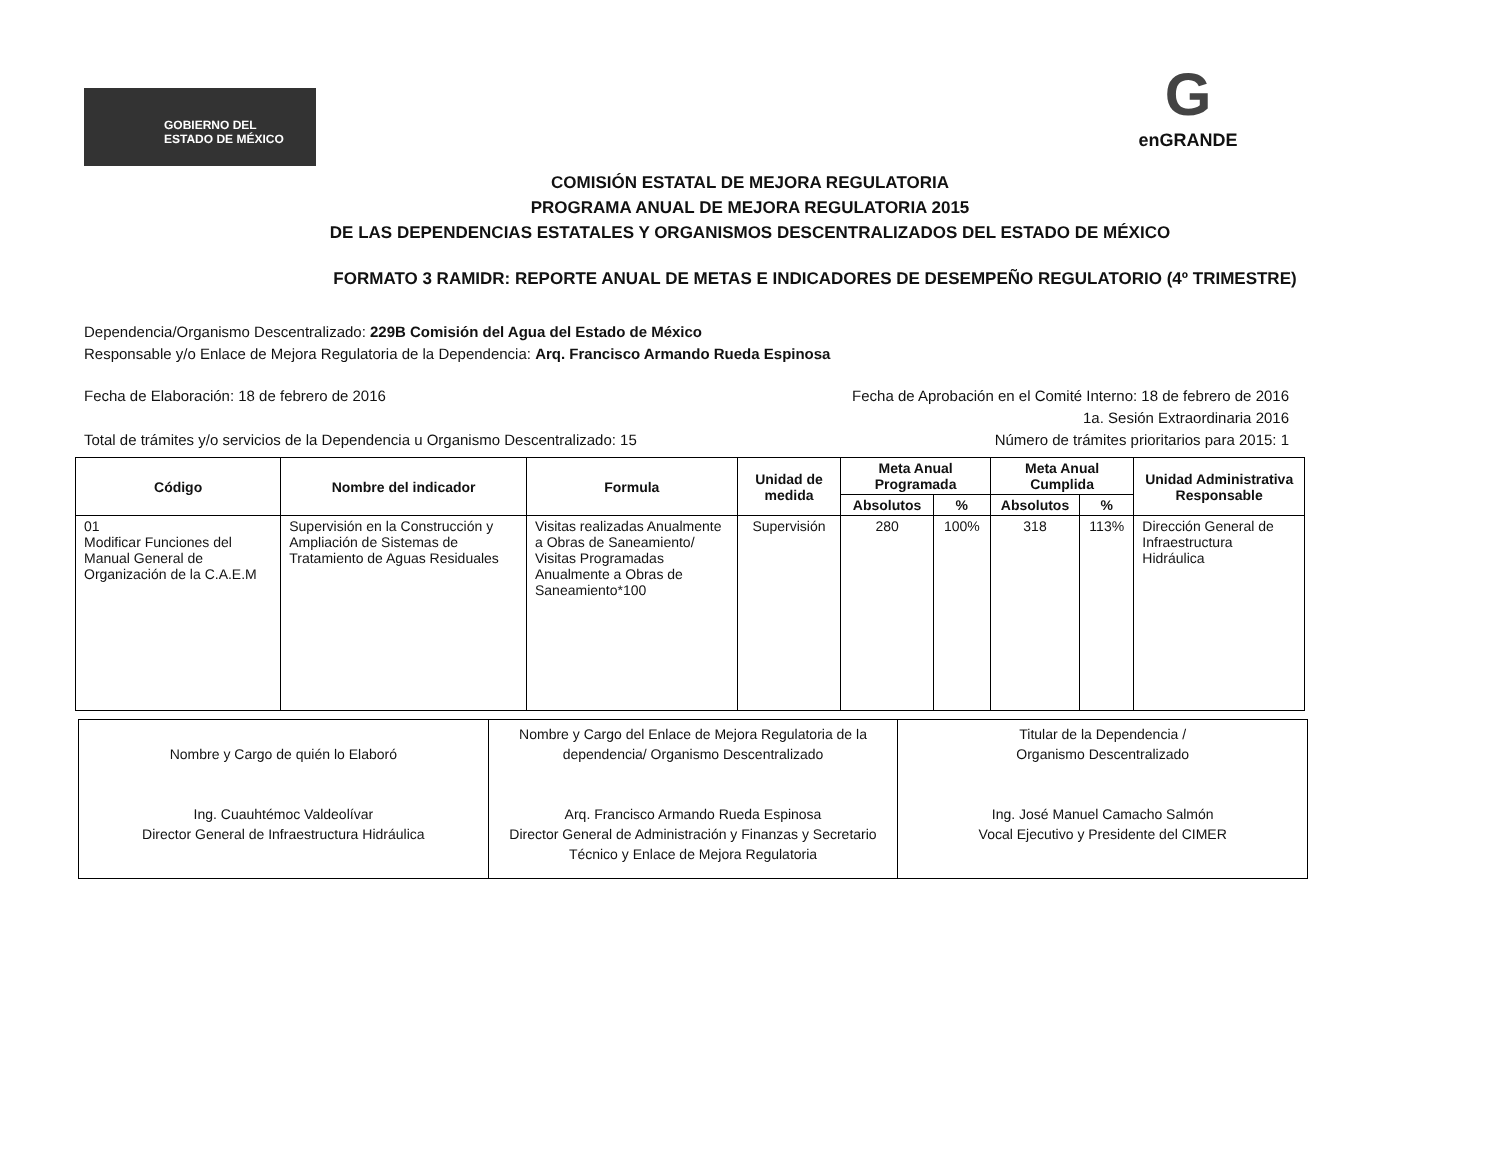GOBIERNO DEL
ESTADO DE MÉXICO
G
enGRANDE
COMISIÓN ESTATAL DE MEJORA REGULATORIA
PROGRAMA ANUAL DE MEJORA REGULATORIA 2015
DE LAS DEPENDENCIAS ESTATALES Y ORGANISMOS DESCENTRALIZADOS DEL ESTADO DE MÉXICO
FORMATO 3 RAMIDR: REPORTE ANUAL DE METAS E INDICADORES DE DESEMPEÑO REGULATORIO (4º TRIMESTRE)
Dependencia/Organismo Descentralizado: 229B Comisión del Agua del Estado de México
Responsable y/o Enlace de Mejora Regulatoria de la Dependencia: Arq. Francisco Armando Rueda Espinosa
Fecha de Elaboración: 18 de febrero de 2016 Fecha de Aprobación en el Comité Interno: 18 de febrero de 2016
1a. Sesión Extraordinaria 2016
Total de trámites y/o servicios de la Dependencia u Organismo Descentralizado: 15 Número de trámites prioritarios para 2015: 1
| Código | Nombre del indicador | Formula | Unidad de medida | Meta Anual Programada | | Meta Anual Cumplida | | Unidad Administrativa Responsable |
| --- | --- | --- | --- | --- | --- | --- | --- | --- |
| | | | | Absolutos | % | Absolutos | % | |
| 01 Modificar Funciones del Manual General de Organización de la C.A.E.M | Supervisión en la Construcción y Ampliación de Sistemas de Tratamiento de Aguas Residuales | Visitas realizadas Anualmente a Obras de Saneamiento/ Visitas Programadas Anualmente a Obras de Saneamiento*100 | Supervisión | 280 | 100% | 318 | 113% | Dirección General de Infraestructura Hidráulica |
Nombre y Cargo de quién lo Elaboró
Ing. Cuauhtémoc Valdeolívar
Director General de Infraestructura Hidráulica
Nombre y Cargo del Enlace de Mejora Regulatoria de la dependencia/ Organismo Descentralizado
Arq. Francisco Armando Rueda Espinosa
Director General de Administración y Finanzas y Secretario Técnico y Enlace de Mejora Regulatoria
Titular de la Dependencia /
Organismo Descentralizado
Ing. José Manuel Camacho Salmón
Vocal Ejecutivo y Presidente del CIMER